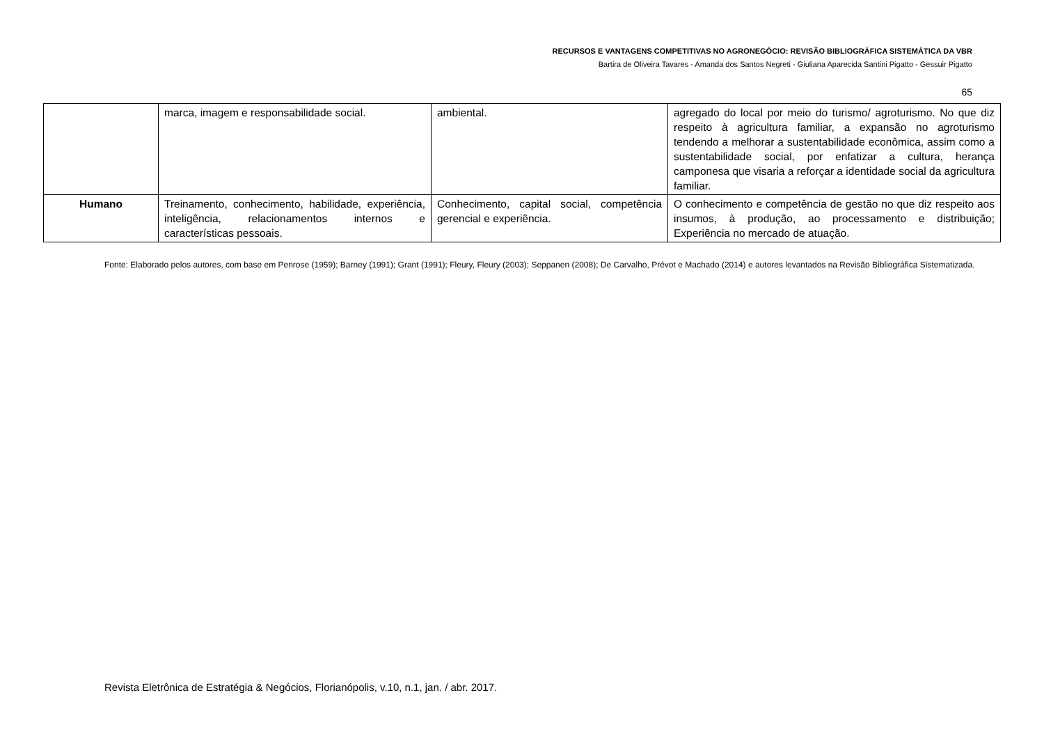RECURSOS E VANTAGENS COMPETITIVAS NO AGRONEGÓCIO: REVISÃO BIBLIOGRÁFICA SISTEMÁTICA DA VBR
Bartira de Oliveira Tavares - Amanda dos Santos Negreti - Giuliana Aparecida Santini Pigatto - Gessuir Pigatto
65
| | marca, imagem e responsabilidade social. | ambiental. | agregado do local por meio do turismo/ agroturismo. No que diz respeito à agricultura familiar, a expansão no agroturismo tendendo a melhorar a sustentabilidade econômica, assim como a sustentabilidade social, por enfatizar a cultura, herança camponesa que visaria a reforçar a identidade social da agricultura familiar. |
| Humano | Treinamento, conhecimento, habilidade, experiência, inteligência, relacionamentos internos e características pessoais. | Conhecimento, capital social, competência gerencial e experiência. | O conhecimento e competência de gestão no que diz respeito aos insumos, à produção, ao processamento e distribuição; Experiência no mercado de atuação. |
Fonte: Elaborado pelos autores, com base em Penrose (1959); Barney (1991); Grant (1991); Fleury, Fleury (2003); Seppanen (2008); De Carvalho, Prévot e Machado (2014) e autores levantados na Revisão Bibliográfica Sistematizada.
Revista Eletrônica de Estratégia & Negócios, Florianópolis, v.10, n.1, jan. / abr. 2017.